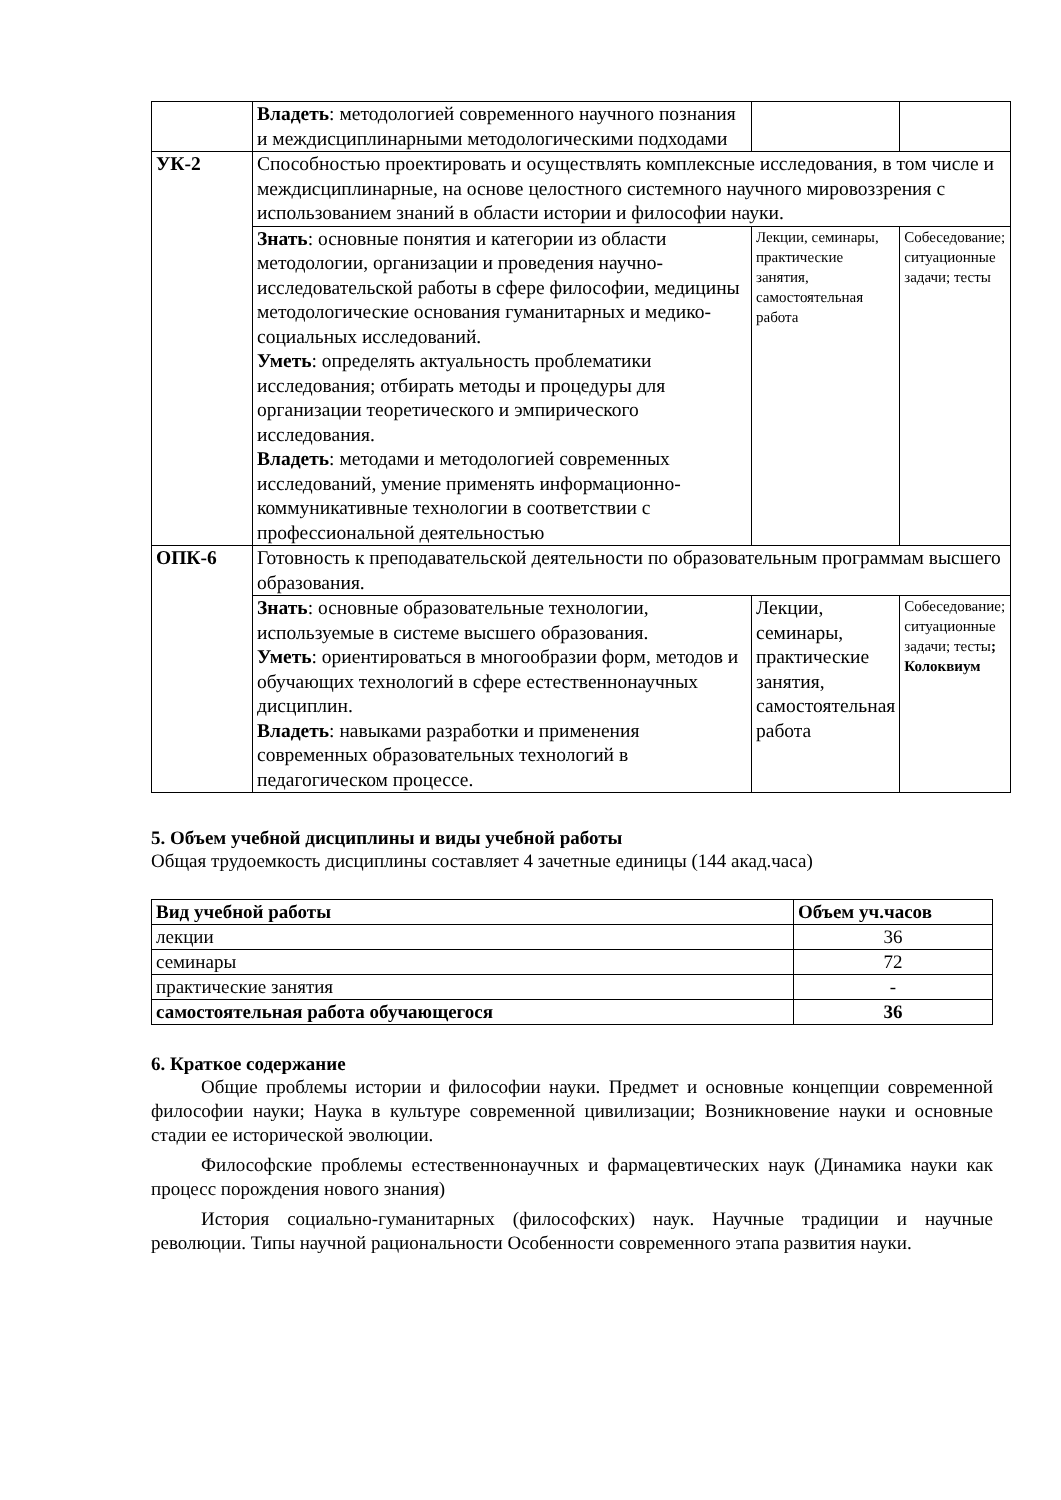| | Владеть : методологией современного научного познания и междисциплинарными методологическими подходами | | |
| УК-2 | Способностью проектировать и осуществлять комплексные исследования, в том числе и междисциплинарные, на основе целостного системного научного мировоззрения с использованием знаний в области истории и философии науки. | | |
| | Знать : основные понятия и категории из области методологии, организации и проведения научно-исследовательской работы в сфере философии, медицины методологические основания гуманитарных и медико-социальных исследований. Уметь : определять актуальность проблематики исследования; отбирать методы и процедуры для организации теоретического и эмпирического исследования. Владеть : методами и методологией современных исследований, умение применять информационно-коммуникативные технологии в соответствии с профессиональной деятельностью | Лекции, семинары, практические занятия, самостоятельная работа | Собеседование; ситуационные задачи; тесты |
| ОПК-6 | Готовность к преподавательской деятельности по образовательным программам высшего образования. | | |
| | Знать : основные образовательные технологии, используемые в системе высшего образования. Уметь : ориентироваться в многообразии форм, методов и обучающих технологий в сфере естественнонаучных дисциплин. Владеть : навыками разработки и применения современных образовательных технологий в педагогическом процессе. | Лекции, семинары, практические занятия, самостоятельная работа | Собеседование; ситуационные задачи; тесты ; Колоквиум |
5. Объем учебной дисциплины и виды учебной работы
Общая трудоемкость дисциплины составляет 4 зачетные единицы (144 акад.часа)
| Вид учебной работы | Объем уч.часов |
| --- | --- |
| лекции | 36 |
| семинары | 72 |
| практические занятия | - |
| самостоятельная работа обучающегося | 36 |
6. Краткое содержание
Общие проблемы истории и философии науки. Предмет и основные концепции современной философии науки; Наука в культуре современной цивилизации; Возникновение науки и основные стадии ее исторической эволюции.
Философские проблемы естественнонаучных и фармацевтических наук (Динамика науки как процесс порождения нового знания)
История социально-гуманитарных (философских) наук. Научные традиции и научные революции. Типы научной рациональности Особенности современного этапа развития науки.